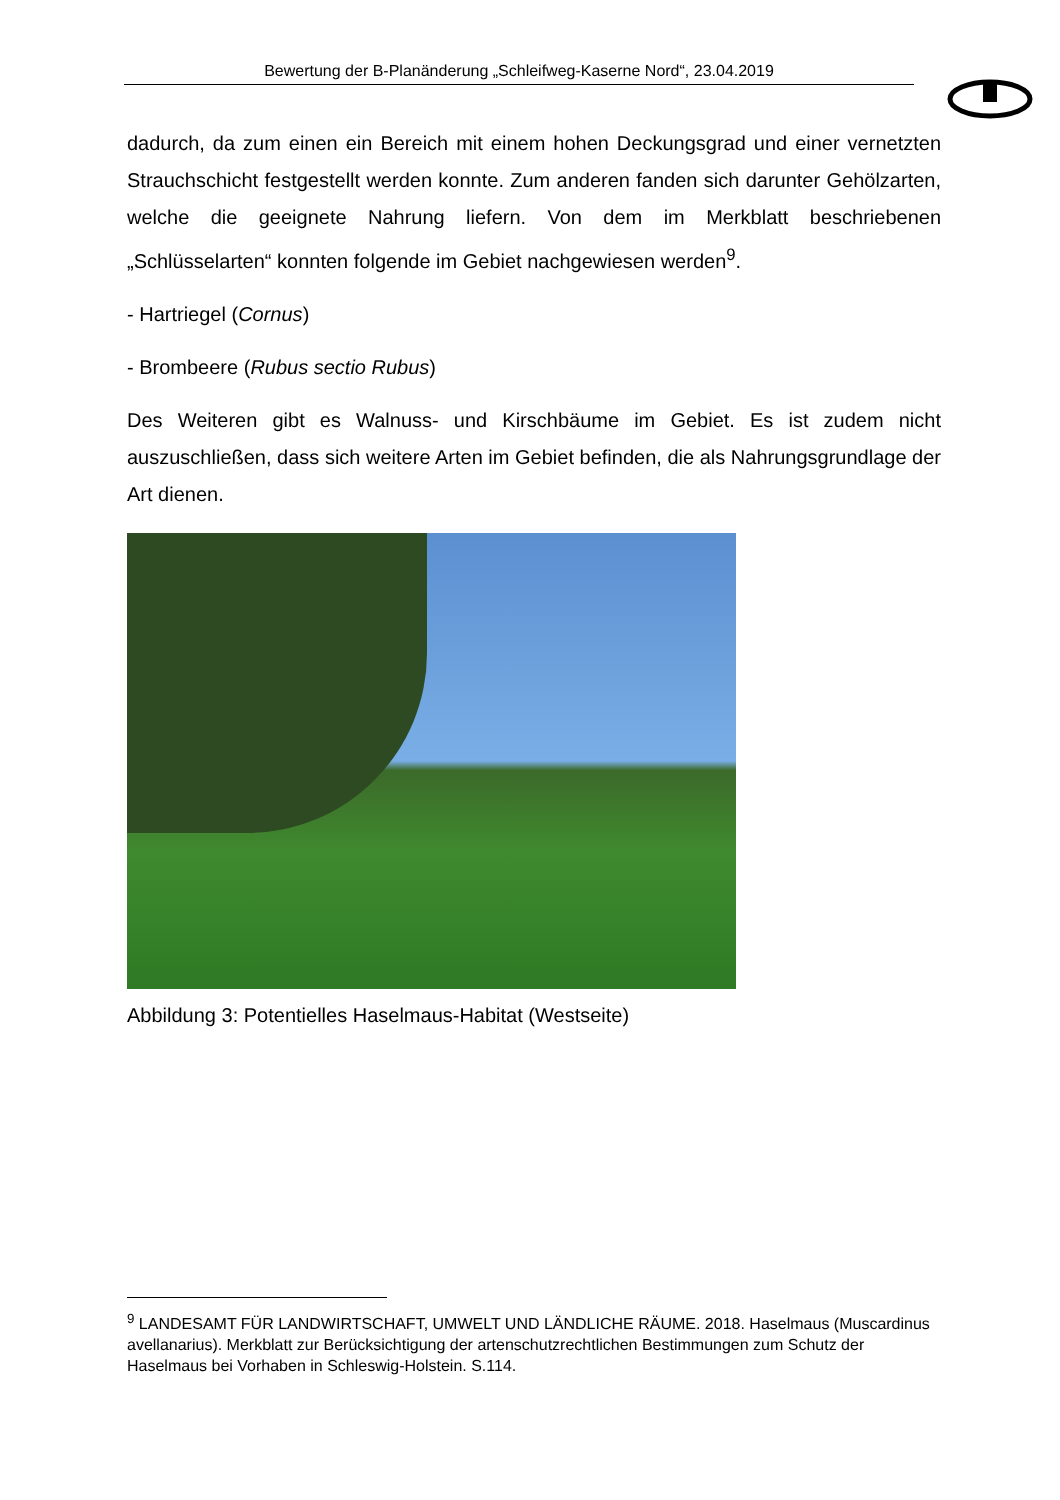Bewertung der B-Planänderung „Schleifweg-Kaserne Nord“, 23.04.2019
dadurch, da zum einen ein Bereich mit einem hohen Deckungsgrad und einer vernetzten Strauchschicht festgestellt werden konnte. Zum anderen fanden sich darunter Gehölzarten, welche die geeignete Nahrung liefern. Von dem im Merkblatt beschriebenen „Schlüsselarten“ konnten folgende im Gebiet nachgewiesen werden<sup>9</sup>.
- Hartriegel (Cornus)
- Brombeere (Rubus sectio Rubus)
Des Weiteren gibt es Walnuss- und Kirschbäume im Gebiet. Es ist zudem nicht auszuschließen, dass sich weitere Arten im Gebiet befinden, die als Nahrungsgrundlage der Art dienen.
Abbildung 3: Potentielles Haselmaus-Habitat (Westseite)
<sup>9</sup> LANDESAMT FÜR LANDWIRTSCHAFT, UMWELT UND LÄNDLICHE RÄUME. 2018. Haselmaus (Muscardinus avellanarius). Merkblatt zur Berücksichtigung der artenschutzrechtlichen Bestimmungen zum Schutz der Haselmaus bei Vorhaben in Schleswig-Holstein. S.114.